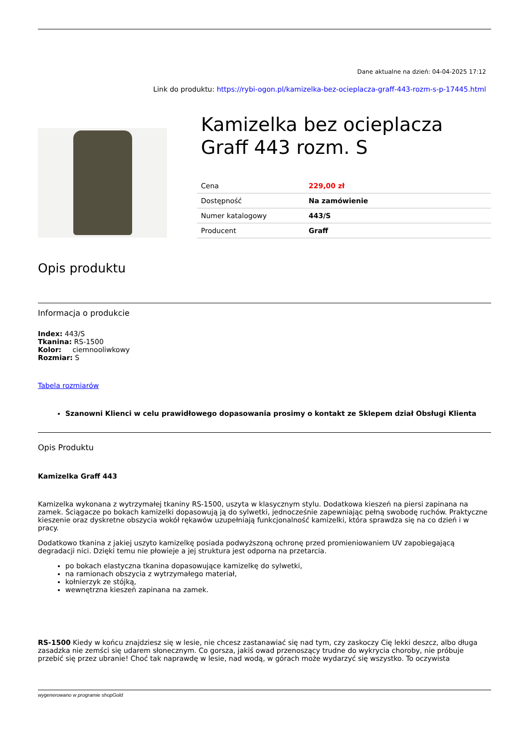Dane aktualne na dzień: 04-04-2025 17:12
Link do produktu: https://rybi-ogon.pl/kamizelka-bez-ocieplacza-graff-443-rozm-s-p-17445.html
Kamizelka bez ocieplacza Graff 443 rozm. S
| Cena | 229,00 zł |
| Dostępność | Na zamówienie |
| Numer katalogowy | 443/S |
| Producent | Graff |
Opis produktu
Informacja o produkcie
Index: 443/S
Tkanina: RS-1500
Kolor: ciemnooliwkowy
Rozmiar: S
Tabela rozmiarów
Szanowni Klienci w celu prawidłowego dopasowania prosimy o kontakt ze Sklepem dział Obsługi Klienta
Opis Produktu
Kamizelka Graff 443
Kamizelka wykonana z wytrzymałej tkaniny RS-1500, uszyta w klasycznym stylu. Dodatkowa kieszeń na piersi zapinana na zamek. Ściągacze po bokach kamizelki dopasowują ją do sylwetki, jednocześnie zapewniając pełną swobodę ruchów. Praktyczne kieszenie oraz dyskretne obszycia wokół rękawów uzupełniają funkcjonalność kamizelki, która sprawdza się na co dzień i w pracy.
Dodatkowo tkanina z jakiej uszyto kamizelkę posiada podwyższoną ochronę przed promieniowaniem UV zapobiegającą degradacji nici. Dzięki temu nie płowieje a jej struktura jest odporna na przetarcia.
po bokach elastyczna tkanina dopasowujące kamizelkę do sylwetki,
na ramionach obszycia z wytrzymałego materiał,
kołnierzyk ze stójką,
wewnętrzna kieszeń zapinana na zamek.
RS-1500 Kiedy w końcu znajdziesz się w lesie, nie chcesz zastanawiać się nad tym, czy zaskoczy Cię lekki deszcz, albo długa zasadzka nie zemści się udarem słonecznym. Co gorsza, jakiś owad przenoszący trudne do wykrycia choroby, nie próbuje przebić się przez ubranie! Choć tak naprawdę w lesie, nad wodą, w górach może wydarzyć się wszystko. To oczywista
wygenerowano w programie shopGold